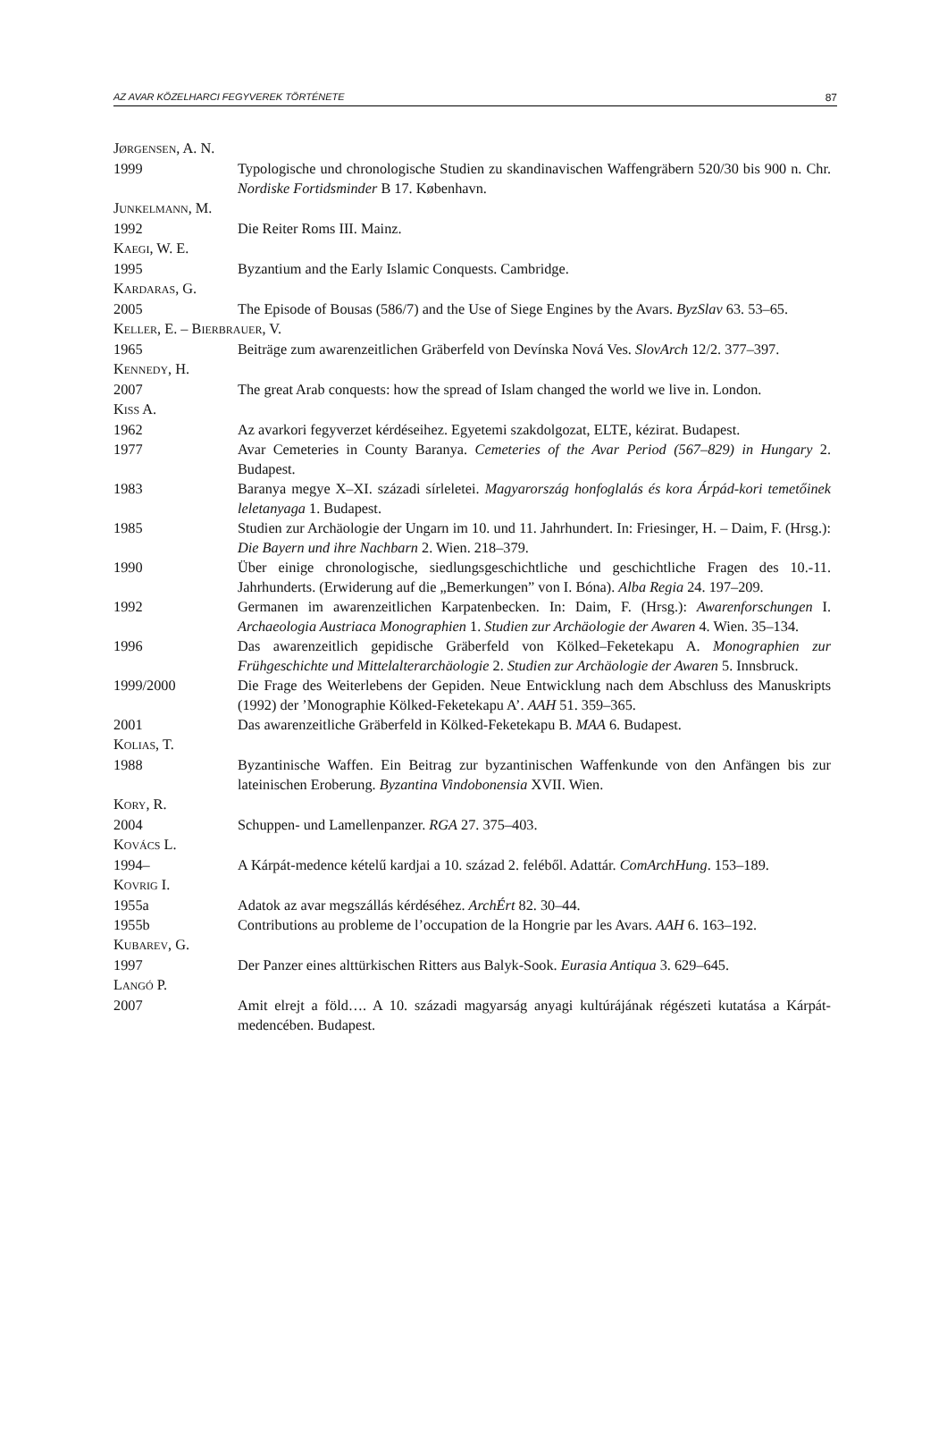AZ AVAR KÖZELHARCI FEGYVEREK TÖRTÉNETE 87
JØRGENSEN, A. N.
1999 Typologische und chronologische Studien zu skandinavischen Waffengräbern 520/30 bis 900 n. Chr. Nordiske Fortidsminder B 17. København.
JUNKELMANN, M.
1992 Die Reiter Roms III. Mainz.
KAEGI, W. E.
1995 Byzantium and the Early Islamic Conquests. Cambridge.
KARDARAS, G.
2005 The Episode of Bousas (586/7) and the Use of Siege Engines by the Avars. ByzSlav 63. 53–65.
KELLER, E. – BIERBRAUER, V.
1965 Beiträge zum awarenzeitlichen Gräberfeld von Devínska Nová Ves. SlovArch 12/2. 377–397.
KENNEDY, H.
2007 The great Arab conquests: how the spread of Islam changed the world we live in. London.
KISS A.
1962 Az avarkori fegyverzet kérdéseihez. Egyetemi szakdolgozat, ELTE, kézirat. Budapest.
1977 Avar Cemeteries in County Baranya. Cemeteries of the Avar Period (567–829) in Hungary 2. Budapest.
1983 Baranya megye X–XI. századi sírleletei. Magyarország honfoglalás és kora Árpád-kori temetőinek leletanyaga 1. Budapest.
1985 Studien zur Archäologie der Ungarn im 10. und 11. Jahrhundert. In: Friesinger, H. – Daim, F. (Hrsg.): Die Bayern und ihre Nachbarn 2. Wien. 218–379.
1990 Über einige chronologische, siedlungsgeschichtliche und geschichtliche Fragen des 10.-11. Jahrhunderts. (Erwiderung auf die „Bemerkungen” von I. Bóna). Alba Regia 24. 197–209.
1992 Germanen im awarenzeitlichen Karpatenbecken. In: Daim, F. (Hrsg.): Awarenforschungen I. Archaeologia Austriaca Monographien 1. Studien zur Archäologie der Awaren 4. Wien. 35–134.
1996 Das awarenzeitlich gepidische Gräberfeld von Kölked–Feketekapu A. Monographien zur Frühgeschichte und Mittelalterarchäologie 2. Studien zur Archäologie der Awaren 5. Innsbruck.
1999/2000 Die Frage des Weiterlebens der Gepiden. Neue Entwicklung nach dem Abschluss des Manuskripts (1992) der ’Monographie Kölked-Feketekapu A’. AAH 51. 359–365.
2001 Das awarenzeitliche Gräberfeld in Kölked-Feketekapu B. MAA 6. Budapest.
KOLIAS, T.
1988 Byzantinische Waffen. Ein Beitrag zur byzantinischen Waffenkunde von den Anfängen bis zur lateinischen Eroberung. Byzantina Vindobonensia XVII. Wien.
KORY, R.
2004 Schuppen- und Lamellenpanzer. RGA 27. 375–403.
KOVÁCS L.
1994– A Kárpát-medence kételű kardjai a 10. század 2. feléből. Adattár. ComArchHung. 153–189.
KOVRIG I.
1955a Adatok az avar megszállás kérdéséhez. ArchÉrt 82. 30–44.
1955b Contributions au probleme de l’occupation de la Hongrie par les Avars. AAH 6. 163–192.
KUBAREV, G.
1997 Der Panzer eines alttürkischen Ritters aus Balyk-Sook. Eurasia Antiqua 3. 629–645.
LANGÓ P.
2007 Amit elrejt a föld…. A 10. századi magyarság anyagi kultúrájának régészeti kutatása a Kárpát-medencében. Budapest.